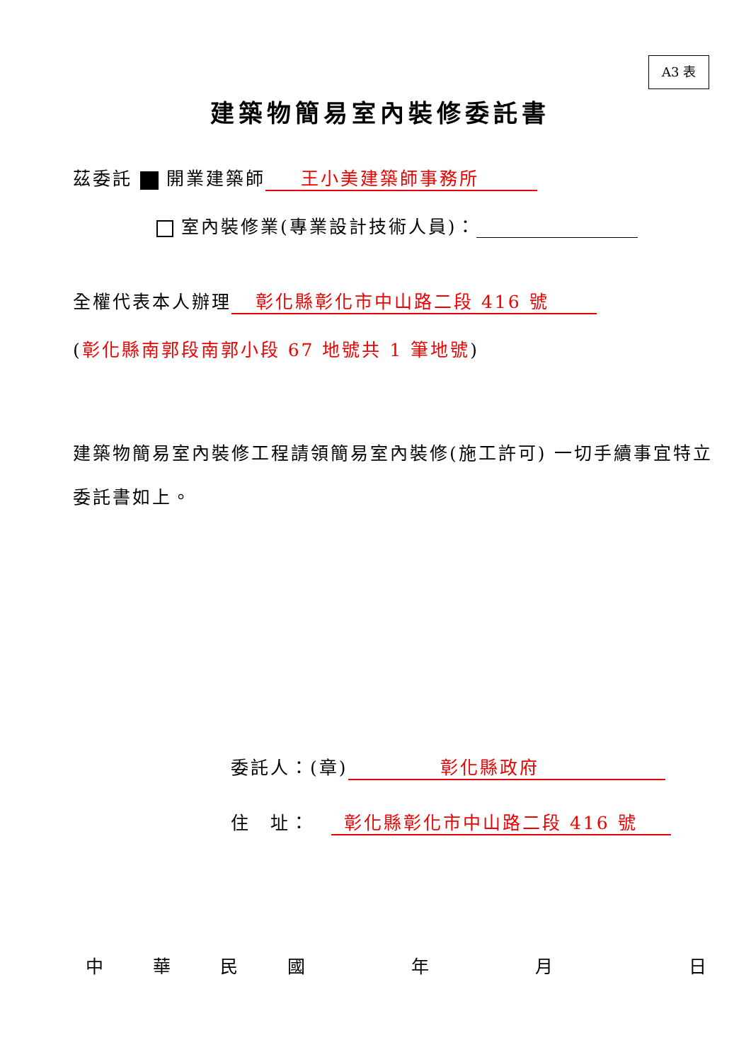A3 表
建築物簡易室內裝修委託書
茲委託 開業建築師 王小美建築師事務所
室內裝修業(專業設計技術人員)：
全權代表本人辦理 彰化縣彰化市中山路二段 416 號
(彰化縣南郭段南郭小段 67 地號共 1 筆地號)
建築物簡易室內裝修工程請領簡易室內裝修(施工許可) 一切手續事宜特立委託書如上。
委託人：(章) 彰化縣政府
住　址： 彰化縣彰化市中山路二段 416 號
中華民國年月日